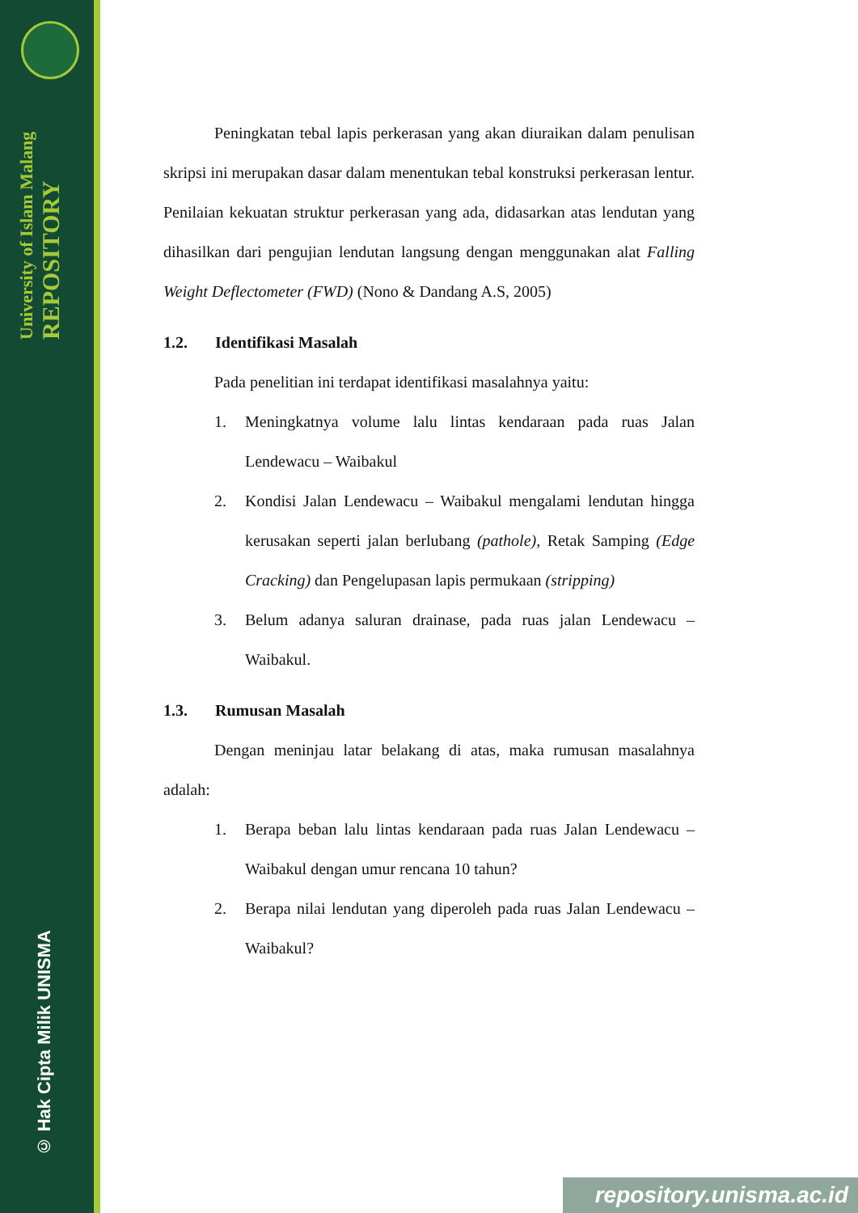University of Islam Malang REPOSITORY
© Hak Cipta Milik UNISMA
Peningkatan tebal lapis perkerasan yang akan diuraikan dalam penulisan skripsi ini merupakan dasar dalam menentukan tebal konstruksi perkerasan lentur. Penilaian kekuatan struktur perkerasan yang ada, didasarkan atas lendutan yang dihasilkan dari pengujian lendutan langsung dengan menggunakan alat Falling Weight Deflectometer (FWD) (Nono & Dandang A.S, 2005)
1.2. Identifikasi Masalah
Pada penelitian ini terdapat identifikasi masalahnya yaitu:
1. Meningkatnya volume lalu lintas kendaraan pada ruas Jalan Lendewacu – Waibakul
2. Kondisi Jalan Lendewacu – Waibakul mengalami lendutan hingga kerusakan seperti jalan berlubang (pathole), Retak Samping (Edge Cracking) dan Pengelupasan lapis permukaan (stripping)
3. Belum adanya saluran drainase, pada ruas jalan Lendewacu – Waibakul.
1.3. Rumusan Masalah
Dengan meninjau latar belakang di atas, maka rumusan masalahnya adalah:
1. Berapa beban lalu lintas kendaraan pada ruas Jalan Lendewacu – Waibakul dengan umur rencana 10 tahun?
2. Berapa nilai lendutan yang diperoleh pada ruas Jalan Lendewacu – Waibakul?
repository.unisma.ac.id